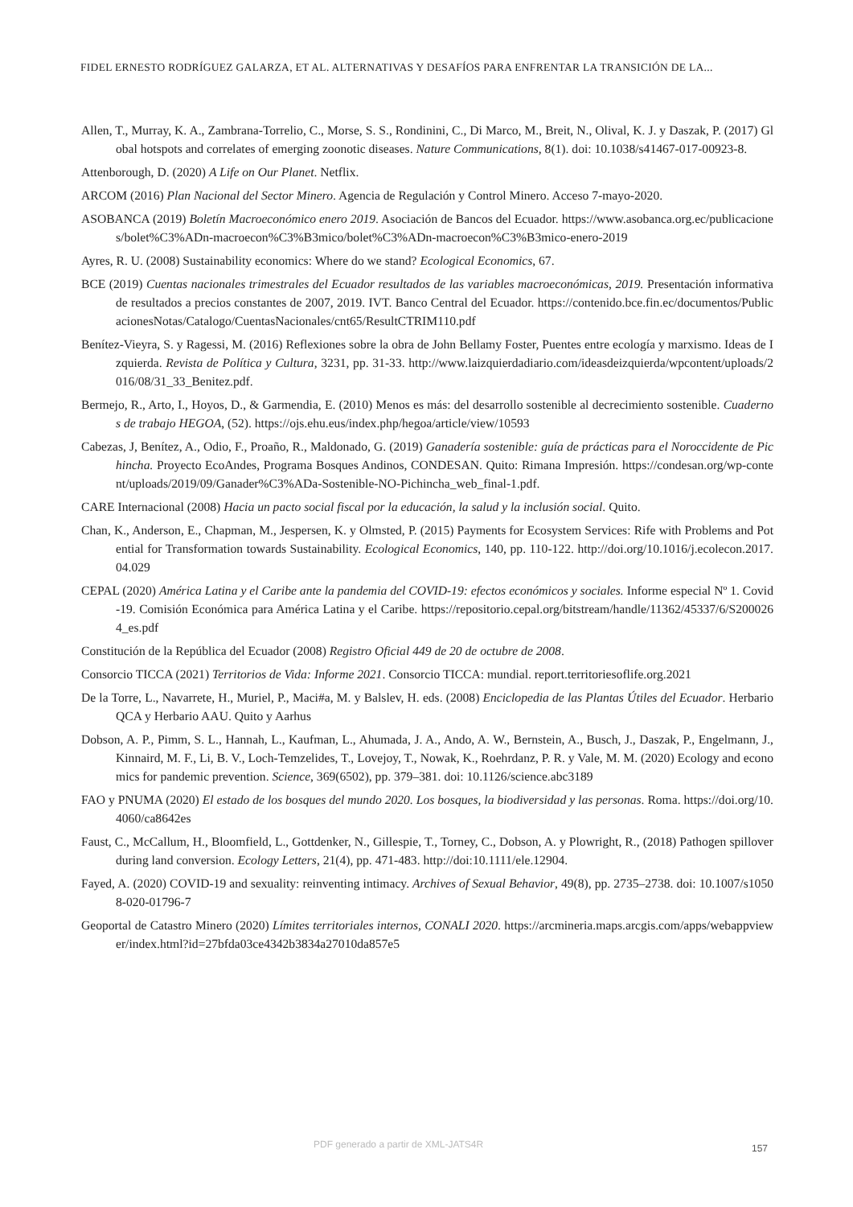FIDEL ERNESTO RODRÍGUEZ GALARZA, ET AL. ALTERNATIVAS Y DESAFÍOS PARA ENFRENTAR LA TRANSICIÓN DE LA...
Allen, T., Murray, K. A., Zambrana-Torrelio, C., Morse, S. S., Rondinini, C., Di Marco, M., Breit, N., Olival, K. J. y Daszak, P. (2017) Global hotspots and correlates of emerging zoonotic diseases. Nature Communications, 8(1). doi: 10.1038/s41467-017-00923-8.
Attenborough, D. (2020) A Life on Our Planet. Netflix.
ARCOM (2016) Plan Nacional del Sector Minero. Agencia de Regulación y Control Minero. Acceso 7-mayo-2020.
ASOBANCA (2019) Boletín Macroeconómico enero 2019. Asociación de Bancos del Ecuador. https://www.asobanca.org.ec/publicaciones/bolet%C3%ADn-macroecon%C3%B3mico/bolet%C3%ADn-macroecon%C3%B3mico-enero-2019
Ayres, R. U. (2008) Sustainability economics: Where do we stand? Ecological Economics, 67.
BCE (2019) Cuentas nacionales trimestrales del Ecuador resultados de las variables macroeconómicas, 2019. Presentación informativa de resultados a precios constantes de 2007, 2019. IVT. Banco Central del Ecuador. https://contenido.bce.fin.ec/documentos/PublicacionesNotas/Catalogo/CuentasNacionales/cnt65/ResultCTRIM110.pdf
Benítez-Vieyra, S. y Ragessi, M. (2016) Reflexiones sobre la obra de John Bellamy Foster, Puentes entre ecología y marxismo. Ideas de Izquierda. Revista de Política y Cultura, 3231, pp. 31-33. http://www.laizquierdadiario.com/ideasdeizquierda/wpcontent/uploads/2016/08/31_33_Benitez.pdf.
Bermejo, R., Arto, I., Hoyos, D., & Garmendia, E. (2010) Menos es más: del desarrollo sostenible al decrecimiento sostenible. Cuadernos de trabajo HEGOA, (52). https://ojs.ehu.eus/index.php/hegoa/article/view/10593
Cabezas, J, Benítez, A., Odio, F., Proaño, R., Maldonado, G. (2019) Ganadería sostenible: guía de prácticas para el Noroccidente de Pichincha. Proyecto EcoAndes, Programa Bosques Andinos, CONDESAN. Quito: Rimana Impresión. https://condesan.org/wp-content/uploads/2019/09/Ganader%C3%ADa-Sostenible-NO-Pichincha_web_final-1.pdf.
CARE Internacional (2008) Hacia un pacto social fiscal por la educación, la salud y la inclusión social. Quito.
Chan, K., Anderson, E., Chapman, M., Jespersen, K. y Olmsted, P. (2015) Payments for Ecosystem Services: Rife with Problems and Potential for Transformation towards Sustainability. Ecological Economics, 140, pp. 110-122. http://doi.org/10.1016/j.ecolecon.2017.04.029
CEPAL (2020) América Latina y el Caribe ante la pandemia del COVID-19: efectos económicos y sociales. Informe especial Nº 1. Covid-19. Comisión Económica para América Latina y el Caribe. https://repositorio.cepal.org/bitstream/handle/11362/45337/6/S2000264_es.pdf
Constitución de la República del Ecuador (2008) Registro Oficial 449 de 20 de octubre de 2008.
Consorcio TICCA (2021) Territorios de Vida: Informe 2021. Consorcio TICCA: mundial. report.territoriesoflife.org.2021
De la Torre, L., Navarrete, H., Muriel, P., Maci#a, M. y Balslev, H. eds. (2008) Enciclopedia de las Plantas Útiles del Ecuador. Herbario QCA y Herbario AAU. Quito y Aarhus
Dobson, A. P., Pimm, S. L., Hannah, L., Kaufman, L., Ahumada, J. A., Ando, A. W., Bernstein, A., Busch, J., Daszak, P., Engelmann, J., Kinnaird, M. F., Li, B. V., Loch-Temzelides, T., Lovejoy, T., Nowak, K., Roehrdanz, P. R. y Vale, M. M. (2020) Ecology and economics for pandemic prevention. Science, 369(6502), pp. 379–381. doi: 10.1126/science.abc3189
FAO y PNUMA (2020) El estado de los bosques del mundo 2020. Los bosques, la biodiversidad y las personas. Roma. https://doi.org/10.4060/ca8642es
Faust, C., McCallum, H., Bloomfield, L., Gottdenker, N., Gillespie, T., Torney, C., Dobson, A. y Plowright, R., (2018) Pathogen spillover during land conversion. Ecology Letters, 21(4), pp. 471-483. http://doi:10.1111/ele.12904.
Fayed, A. (2020) COVID-19 and sexuality: reinventing intimacy. Archives of Sexual Behavior, 49(8), pp. 2735–2738. doi: 10.1007/s10508-020-01796-7
Geoportal de Catastro Minero (2020) Límites territoriales internos, CONALI 2020. https://arcmineria.maps.arcgis.com/apps/webappviewer/index.html?id=27bfda03ce4342b3834a27010da857e5
PDF generado a partir de XML-JATS4R
157